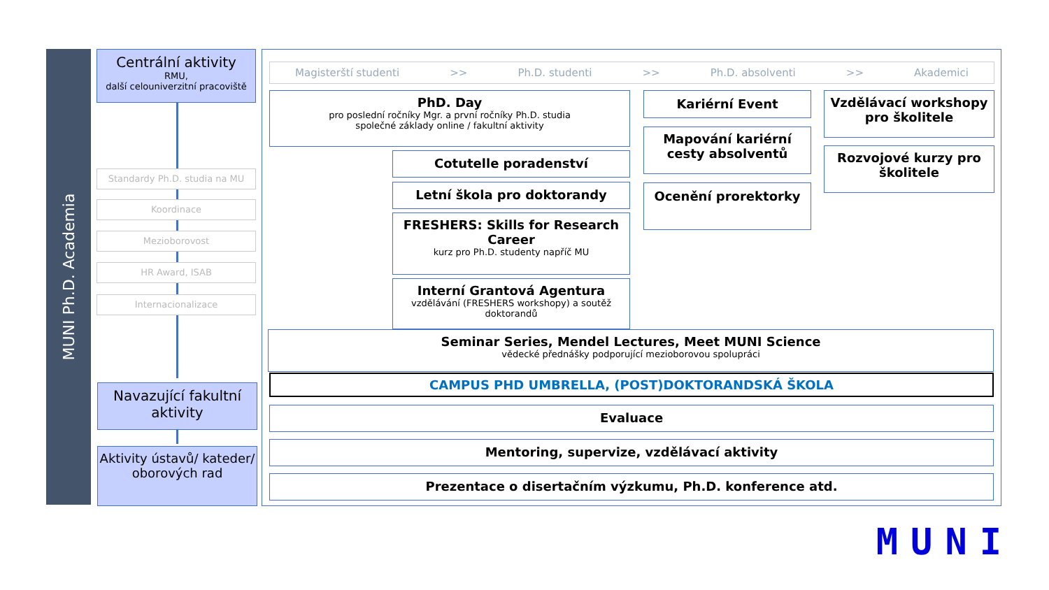MUNI Ph.D. Academia
Centrální aktivity
RMU,
další celouniverzitní pracoviště
Standardy Ph.D. studia na MU
Koordinace
Mezioborovost
HR Award, ISAB
Internacionalizace
Navazující fakultní aktivity
Aktivity ústavů/ kateder/ oborových rad
Magisterští studenti >> Ph.D. studenti >> Ph.D. absolventi >> Akademici
PhD. Day
pro poslední ročníky Mgr. a první ročníky Ph.D. studia
společné základy online / fakultní aktivity
Cotutelle poradenství
Letní škola pro doktorandy
FRESHERS: Skills for Research Career
kurz pro Ph.D. studenty napříč MU
Interní Grantová Agentura
vzdělávání (FRESHERS workshopy) a soutěž doktorandů
Kariérní Event
Mapování kariérní cesty absolventů
Ocenění prorektorky
Vzdělávací workshopy pro školitele
Rozvojové kurzy pro školitele
Seminar Series, Mendel Lectures, Meet MUNI Science
vědecké přednášky podporující mezioborovou spolupráci
CAMPUS PHD UMBRELLA, (POST)DOKTORANDSKÁ ŠKOLA
Evaluace
Mentoring, supervize, vzdělávací aktivity
Prezentace o disertačním výzkumu, Ph.D. konference atd.
MUNI